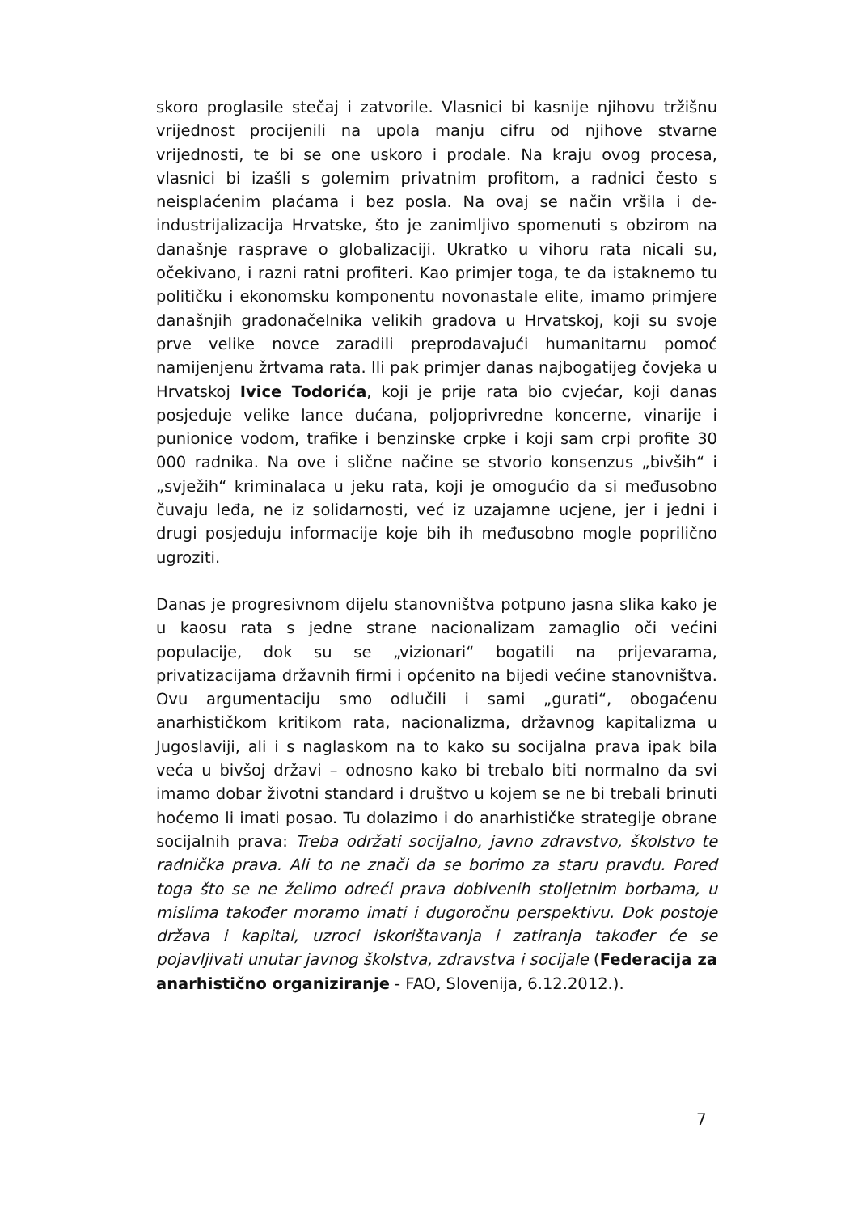skoro proglasile stečaj i zatvorile. Vlasnici bi kasnije njihovu tržišnu vrijednost procijenili na upola manju cifru od njihove stvarne vrijednosti, te bi se one uskoro i prodale. Na kraju ovog procesa, vlasnici bi izašli s golemim privatnim profitom, a radnici često s neisplaćenim plaćama i bez posla. Na ovaj se način vršila i de-industrijalizacija Hrvatske, što je zanimljivo spomenuti s obzirom na današnje rasprave o globalizaciji. Ukratko u vihoru rata nicali su, očekivano, i razni ratni profiteri. Kao primjer toga, te da istaknemo tu političku i ekonomsku komponentu novonastale elite, imamo primjere današnjih gradonačelnika velikih gradova u Hrvatskoj, koji su svoje prve velike novce zaradili preprodavajući humanitarnu pomoć namijenjenu žrtvama rata. Ili pak primjer danas najbogatijeg čovjeka u Hrvatskoj Ivice Todorića, koji je prije rata bio cvjećar, koji danas posjeduje velike lance dućana, poljoprivredne koncerne, vinarije i punionice vodom, trafike i benzinske crpke i koji sam crpi profite 30 000 radnika. Na ove i slične načine se stvorio konsenzus „bivših“ i „svježih“ kriminalaca u jeku rata, koji je omogućio da si međusobno čuvaju leđa, ne iz solidarnosti, već iz uzajamne ucjene, jer i jedni i drugi posjeduju informacije koje bih ih međusobno mogle poprilično ugroziti.
Danas je progresivnom dijelu stanovništva potpuno jasna slika kako je u kaosu rata s jedne strane nacionalizam zamaglio oči većini populacije, dok su se „vizionari“ bogatili na prijevarama, privatizacijama državnih firmi i općenito na bijedi većine stanovništva. Ovu argumentaciju smo odlučili i sami „gurati“, obogaćenu anarhističkom kritikom rata, nacionalizma, državnog kapitalizma u Jugoslaviji, ali i s naglaskom na to kako su socijalna prava ipak bila veća u bivšoj državi – odnosno kako bi trebalo biti normalno da svi imamo dobar životni standard i društvo u kojem se ne bi trebali brinuti hoćemo li imati posao. Tu dolazimo i do anarhističke strategije obrane socijalnih prava: Treba održati socijalno, javno zdravstvo, školstvo te radnička prava. Ali to ne znači da se borimo za staru pravdu. Pored toga što se ne želimo odreći prava dobivenih stoljetnim borbama, u mislima također moramo imati i dugoročnu perspektivu. Dok postoje država i kapital, uzroci iskorištavanja i zatiranja također će se pojavljivati unutar javnog školstva, zdravstva i socijale (Federacija za anarhistično organiziranje - FAO, Slovenija, 6.12.2012.).
7